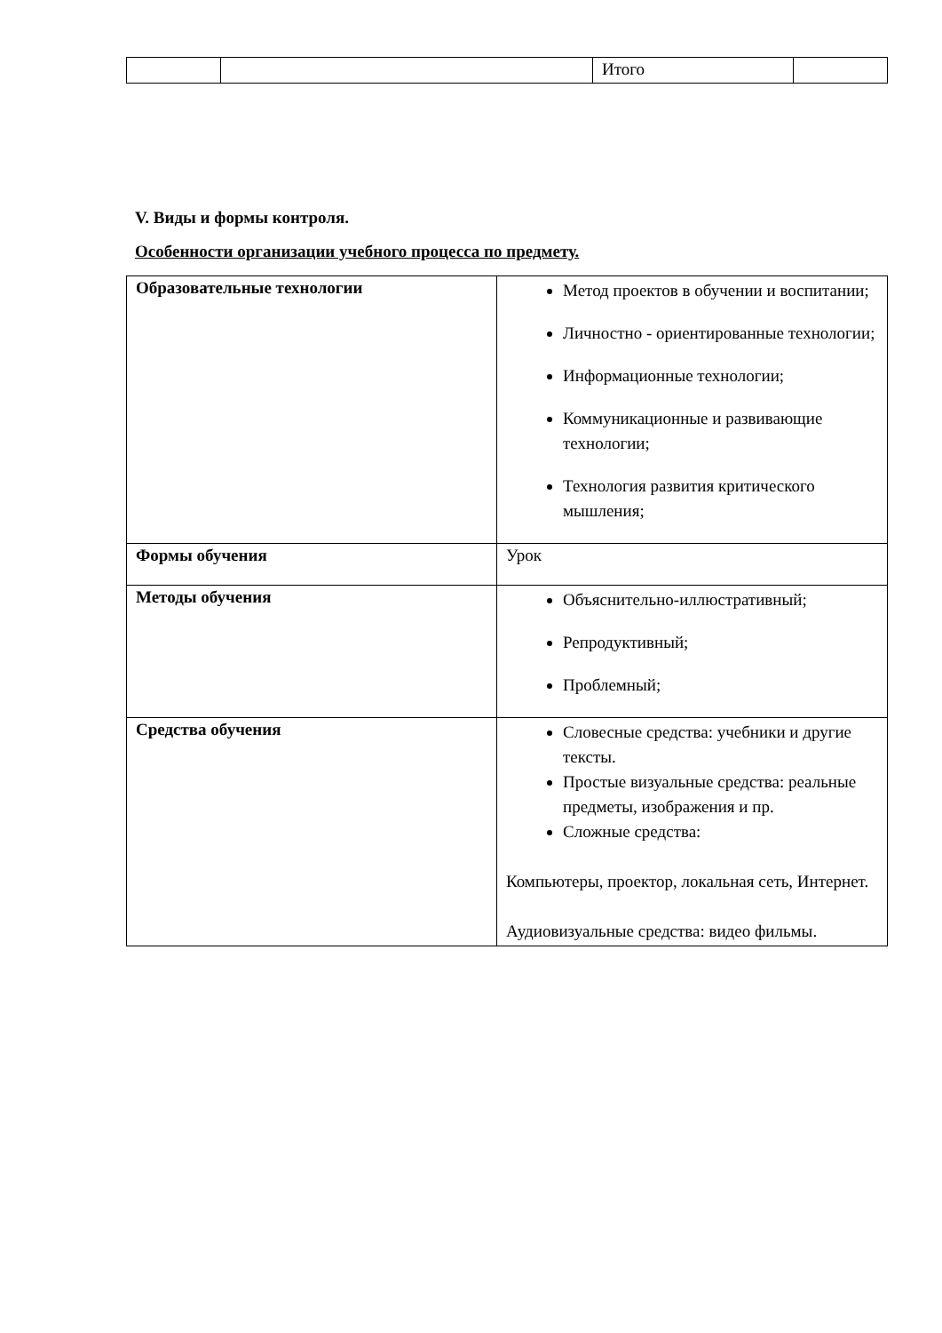| | | Итого | |
V. Виды и формы контроля.
Особенности организации учебного процесса по предмету.
| Образовательные технологии | Метод проектов в обучении и воспитании; Личностно - ориентированные технологии; Информационные технологии; Коммуникационные и развивающие технологии; Технология развития критического мышления; |
| Формы обучения | Урок |
| Методы обучения | Объяснительно-иллюстративный; Репродуктивный; Проблемный; |
| Средства обучения | Словесные средства: учебники и другие тексты. Простые визуальные средства: реальные предметы, изображения и пр. Сложные средства: Компьютеры, проектор, локальная сеть, Интернет. Аудиовизуальные средства: видео фильмы. |